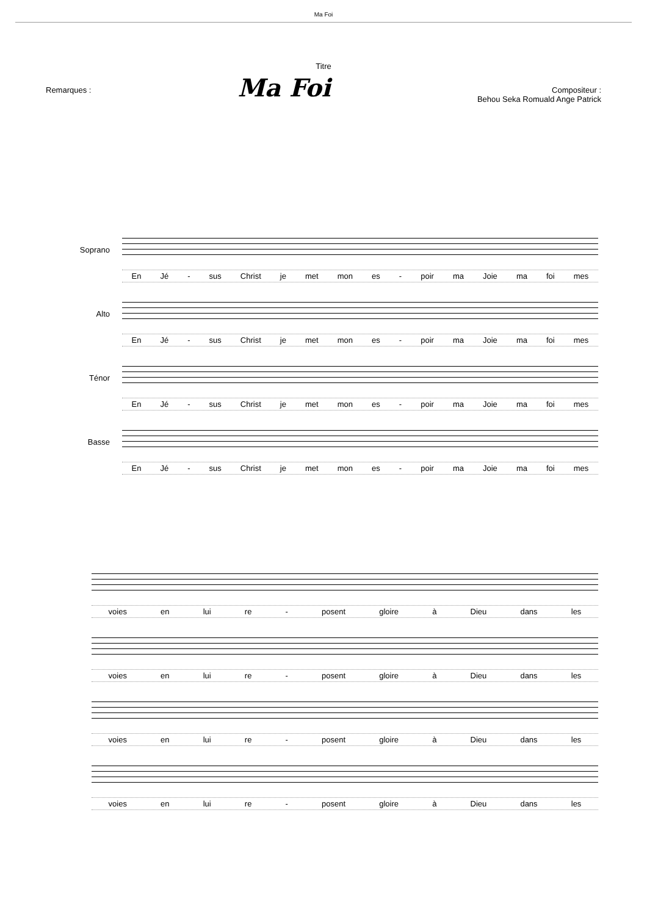Ma Foi
Titre
Remarques :
Ma Foi
Compositeur :
Behou Seka Romuald Ange Patrick
Soprano
En Jé - sus Christ je met mon es - poir ma Joie ma foi mes
Alto
En Jé - sus Christ je met mon es - poir ma Joie ma foi mes
Ténor
En Jé - sus Christ je met mon es - poir ma Joie ma foi mes
Basse
En Jé - sus Christ je met mon es - poir ma Joie ma foi mes
voies en lui re - posent gloire à Dieu dans les
voies en lui re - posent gloire à Dieu dans les
voies en lui re - posent gloire à Dieu dans les
voies en lui re - posent gloire à Dieu dans les